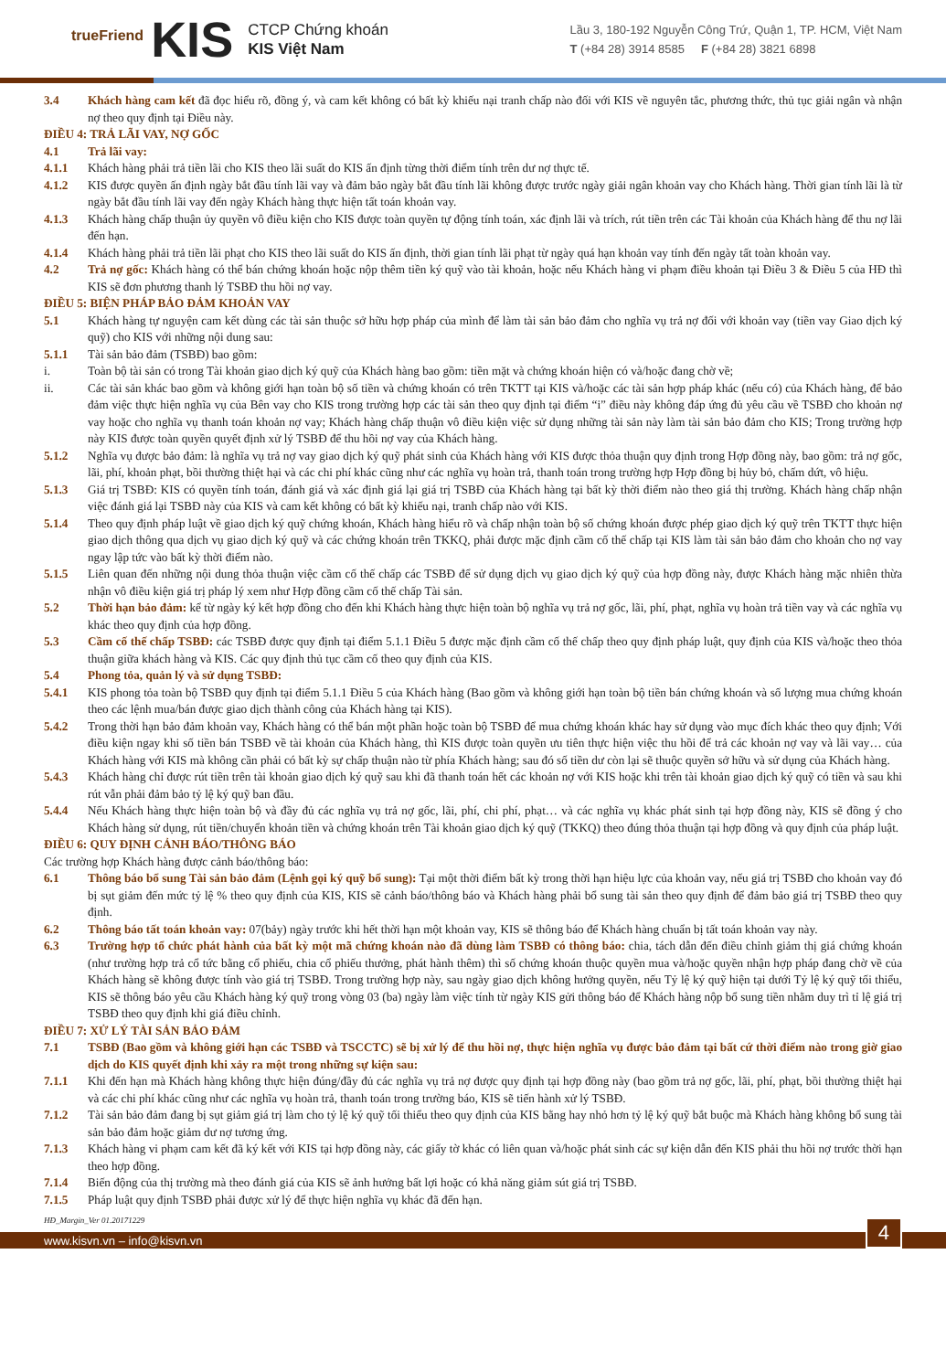trueFriend KIS
CTCP Chứng khoán
KIS Việt Nam
Lầu 3, 180-192 Nguyễn Công Trứ, Quận 1, TP. HCM, Việt Nam
T (+84 28) 3914 8585 F (+84 28) 3821 6898
3.4 Khách hàng cam kết đã đọc hiểu rõ, đồng ý, và cam kết không có bất kỳ khiếu nại tranh chấp nào đối với KIS về nguyên tắc, phương thức, thủ tục giải ngân và nhận nợ theo quy định tại Điều này.
ĐIỀU 4: TRẢ LÃI VAY, NỢ GỐC
4.1 Trả lãi vay:
4.1.1 Khách hàng phải trả tiền lãi cho KIS theo lãi suất do KIS ấn định từng thời điểm tính trên dư nợ thực tế.
4.1.2 KIS được quyền ấn định ngày bắt đầu tính lãi vay và đảm bảo ngày bắt đầu tính lãi không được trước ngày giải ngân khoản vay cho Khách hàng. Thời gian tính lãi là từ ngày bắt đầu tính lãi vay đến ngày Khách hàng thực hiện tất toán khoản vay.
4.1.3 Khách hàng chấp thuận ủy quyền vô điều kiện cho KIS được toàn quyền tự động tính toán, xác định lãi và trích, rút tiền trên các Tài khoản của Khách hàng để thu nợ lãi đến hạn.
4.1.4 Khách hàng phải trả tiền lãi phạt cho KIS theo lãi suất do KIS ấn định, thời gian tính lãi phạt từ ngày quá hạn khoản vay tính đến ngày tất toàn khoản vay.
4.2 Trả nợ gốc: Khách hàng có thể bán chứng khoán hoặc nộp thêm tiền ký quỹ vào tài khoản, hoặc nếu Khách hàng vi phạm điều khoản tại Điều 3 & Điều 5 của HĐ thì KIS sẽ đơn phương thanh lý TSBĐ thu hồi nợ vay.
ĐIỀU 5: BIỆN PHÁP BẢO ĐẢM KHOẢN VAY
5.1 Khách hàng tự nguyện cam kết dùng các tài sản thuộc sở hữu hợp pháp của mình để làm tài sản bảo đảm cho nghĩa vụ trả nợ đối với khoản vay (tiền vay Giao dịch ký quỹ) cho KIS với những nội dung sau:
5.1.1 Tài sản bảo đảm (TSBĐ) bao gồm:
i. Toàn bộ tài sản có trong Tài khoản giao dịch ký quỹ của Khách hàng bao gồm: tiền mặt và chứng khoán hiện có và/hoặc đang chờ về;
ii. Các tài sản khác bao gồm và không giới hạn toàn bộ số tiền và chứng khoán có trên TKTT tại KIS và/hoặc các tài sản hợp pháp khác (nếu có) của Khách hàng, để bảo đảm việc thực hiện nghĩa vụ của Bên vay cho KIS trong trường hợp các tài sản theo quy định tại điểm “i” điều này không đáp ứng đủ yêu cầu về TSBĐ cho khoản nợ vay hoặc cho nghĩa vụ thanh toán khoản nợ vay; Khách hàng chấp thuận vô điều kiện việc sử dụng những tài sản này làm tài sản bảo đảm cho KIS; Trong trường hợp này KIS được toàn quyền quyết định xử lý TSBĐ để thu hồi nợ vay của Khách hàng.
5.1.2 Nghĩa vụ được bảo đảm: là nghĩa vụ trả nợ vay giao dịch ký quỹ phát sinh của Khách hàng với KIS được thỏa thuận quy định trong Hợp đồng này, bao gồm: trả nợ gốc, lãi, phí, khoản phạt, bồi thường thiệt hại và các chi phí khác cũng như các nghĩa vụ hoàn trả, thanh toán trong trường hợp Hợp đồng bị hủy bỏ, chấm dứt, vô hiệu.
5.1.3 Giá trị TSBĐ: KIS có quyền tính toán, đánh giá và xác định giá lại giá trị TSBĐ của Khách hàng tại bất kỳ thời điểm nào theo giá thị trường. Khách hàng chấp nhận việc đánh giá lại TSBĐ này của KIS và cam kết không có bất kỳ khiếu nại, tranh chấp nào với KIS.
5.1.4 Theo quy định pháp luật về giao dịch ký quỹ chứng khoán, Khách hàng hiểu rõ và chấp nhận toàn bộ số chứng khoán được phép giao dịch ký quỹ trên TKTT thực hiện giao dịch thông qua dịch vụ giao dịch ký quỹ và các chứng khoán trên TKKQ, phải được mặc định cầm cố thế chấp tại KIS làm tài sản bảo đảm cho khoản cho nợ vay ngay lập tức vào bất kỳ thời điểm nào.
5.1.5 Liên quan đến những nội dung thỏa thuận việc cầm cố thế chấp các TSBĐ để sử dụng dịch vụ giao dịch ký quỹ của hợp đồng này, được Khách hàng mặc nhiên thừa nhận vô điều kiện giá trị pháp lý xem như Hợp đồng cầm cố thế chấp Tài sản.
5.2 Thời hạn bảo đảm: kể từ ngày ký kết hợp đồng cho đến khi Khách hàng thực hiện toàn bộ nghĩa vụ trả nợ gốc, lãi, phí, phạt, nghĩa vụ hoàn trả tiền vay và các nghĩa vụ khác theo quy định của hợp đồng.
5.3 Cầm cố thế chấp TSBĐ: các TSBĐ được quy định tại điểm 5.1.1 Điều 5 được mặc định cầm cố thế chấp theo quy định pháp luật, quy định của KIS và/hoặc theo thỏa thuận giữa khách hàng và KIS. Các quy định thủ tục cầm cố theo quy định của KIS.
5.4 Phong tỏa, quản lý và sử dụng TSBĐ:
5.4.1 KIS phong tỏa toàn bộ TSBĐ quy định tại điểm 5.1.1 Điều 5 của Khách hàng (Bao gồm và không giới hạn toàn bộ tiền bán chứng khoán và số lượng mua chứng khoán theo các lệnh mua/bán được giao dịch thành công của Khách hàng tại KIS).
5.4.2 Trong thời hạn bảo đảm khoản vay, Khách hàng có thể bán một phần hoặc toàn bộ TSBĐ để mua chứng khoán khác hay sử dụng vào mục đích khác theo quy định; Với điều kiện ngay khi số tiền bán TSBĐ về tài khoản của Khách hàng, thì KIS được toàn quyền ưu tiên thực hiện việc thu hồi để trả các khoản nợ vay và lãi vay… của Khách hàng với KIS mà không cần phải có bất kỳ sự chấp thuận nào từ phía Khách hàng; sau đó số tiền dư còn lại sẽ thuộc quyền sở hữu và sử dụng của Khách hàng.
5.4.3 Khách hàng chỉ được rút tiền trên tài khoản giao dịch ký quỹ sau khi đã thanh toán hết các khoản nợ với KIS hoặc khi trên tài khoản giao dịch ký quỹ có tiền và sau khi rút vẫn phải đảm bảo tỷ lệ ký quỹ ban đầu.
5.4.4 Nếu Khách hàng thực hiện toàn bộ và đầy đủ các nghĩa vụ trả nợ gốc, lãi, phí, chi phí, phạt… và các nghĩa vụ khác phát sinh tại hợp đồng này, KIS sẽ đồng ý cho Khách hàng sử dụng, rút tiền/chuyển khoản tiền và chứng khoán trên Tài khoản giao dịch ký quỹ (TKKQ) theo đúng thỏa thuận tại hợp đồng và quy định của pháp luật.
ĐIỀU 6: QUY ĐỊNH CẢNH BÁO/THÔNG BÁO
Các trường hợp Khách hàng được cảnh báo/thông báo:
6.1 Thông báo bổ sung Tài sản bảo đảm (Lệnh gọi ký quỹ bổ sung): Tại một thời điểm bất kỳ trong thời hạn hiệu lực của khoản vay, nếu giá trị TSBĐ cho khoản vay đó bị sụt giảm đến mức tỷ lệ % theo quy định của KIS, KIS sẽ cảnh báo/thông báo và Khách hàng phải bổ sung tài sản theo quy định để đảm bảo giá trị TSBĐ theo quy định.
6.2 Thông báo tất toán khoản vay: 07(bảy) ngày trước khi hết thời hạn một khoản vay, KIS sẽ thông báo để Khách hàng chuẩn bị tất toán khoản vay này.
6.3 Trường hợp tổ chức phát hành của bất kỳ một mã chứng khoán nào đã dùng làm TSBĐ có thông báo: chia, tách dẫn đến điều chỉnh giảm thị giá chứng khoán (như trường hợp trả cổ tức bằng cổ phiếu, chia cổ phiếu thưởng, phát hành thêm) thì số chứng khoán thuộc quyền mua và/hoặc quyền nhận hợp pháp đang chờ về của Khách hàng sẽ không được tính vào giá trị TSBĐ. Trong trường hợp này, sau ngày giao dịch không hưởng quyền, nếu Tỷ lệ ký quỹ hiện tại dưới Tỷ lệ ký quỹ tối thiểu, KIS sẽ thông báo yêu cầu Khách hàng ký quỹ trong vòng 03 (ba) ngày làm việc tính từ ngày KIS gửi thông báo để Khách hàng nộp bổ sung tiền nhằm duy trì tỉ lệ giá trị TSBĐ theo quy định khi giá điều chỉnh.
ĐIỀU 7: XỬ LÝ TÀI SẢN BẢO ĐẢM
7.1 TSBĐ (Bao gồm và không giới hạn các TSBĐ và TSCCTC) sẽ bị xử lý để thu hồi nợ, thực hiện nghĩa vụ được bảo đảm tại bất cứ thời điểm nào trong giờ giao dịch do KIS quyết định khi xảy ra một trong những sự kiện sau:
7.1.1 Khi đến hạn mà Khách hàng không thực hiện đúng/đầy đủ các nghĩa vụ trả nợ được quy định tại hợp đồng này (bao gồm trả nợ gốc, lãi, phí, phạt, bồi thường thiệt hại và các chi phí khác cũng như các nghĩa vụ hoàn trả, thanh toán trong trường báo, KIS sẽ tiến hành xử lý TSBĐ.
7.1.2 Tài sản bảo đảm đang bị sụt giảm giá trị làm cho tỷ lệ ký quỹ tối thiểu theo quy định của KIS bằng hay nhỏ hơn tỷ lệ ký quỹ bắt buộc mà Khách hàng không bổ sung tài sản bảo đảm hoặc giảm dư nợ tương ứng.
7.1.3 Khách hàng vi phạm cam kết đã ký kết với KIS tại hợp đồng này, các giấy tờ khác có liên quan và/hoặc phát sinh các sự kiện dẫn đến KIS phải thu hồi nợ trước thời hạn theo hợp đồng.
7.1.4 Biến động của thị trường mà theo đánh giá của KIS sẽ ảnh hưởng bất lợi hoặc có khả năng giảm sút giá trị TSBĐ.
7.1.5 Pháp luật quy định TSBĐ phải được xử lý để thực hiện nghĩa vụ khác đã đến hạn.
HĐ_Margin_Ver 01.20171229
www.kisvn.vn – info@kisvn.vn 4